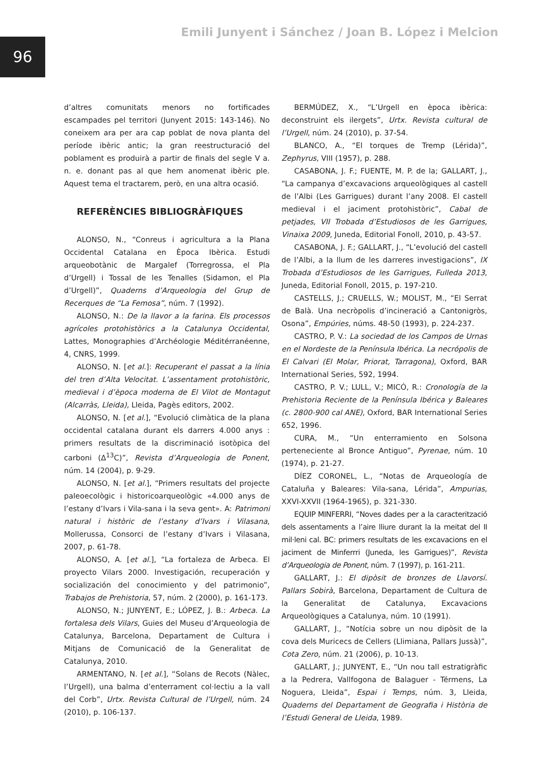96
Emili Junyent i Sánchez / Joan B. López i Melcion
d’altres comunitats menors no fortificades escampades pel territori (Junyent 2015: 143-146). No coneixem ara per ara cap poblat de nova planta del període ibèric antic; la gran reestructuració del poblament es produirà a partir de finals del segle V a. n. e. donant pas al que hem anomenat ibèric ple. Aquest tema el tractarem, però, en una altra ocasió.
REFERÈNCIES BIBLIOGRÀFIQUES
ALONSO, N., “Conreus i agricultura a la Plana Occidental Catalana en Època Ibèrica. Estudi arqueobotànic de Margalef (Torregrossa, el Pla d’Urgell) i Tossal de les Tenalles (Sidamon, el Pla d’Urgell)”, Quaderns d’Arqueologia del Grup de Recerques de “La Femosa”, núm. 7 (1992).
ALONSO, N.: De la llavor a la farina. Els processos agrícoles protohistòrics a la Catalunya Occidental, Lattes, Monographies d’Archéologie Méditérranéenne, 4, CNRS, 1999.
ALONSO, N. [et al.]: Recuperant el passat a la línia del tren d’Alta Velocitat. L’assentament protohistòric, medieval i d’època moderna de El Vilot de Montagut (Alcarràs, Lleida), Lleida, Pagès editors, 2002.
ALONSO, N. [et al.], “Evolució climàtica de la plana occidental catalana durant els darrers 4.000 anys : primers resultats de la discriminació isotòpica del carboni (Δ<sup>13</sup>C)”, Revista d’Arqueologia de Ponent, núm. 14 (2004), p. 9-29.
ALONSO, N. [et al.], “Primers resultats del projecte paleoecològic i historicoarqueològic «4.000 anys de l’estany d’Ivars i Vila-sana i la seva gent». A: Patrimoni natural i històric de l’estany d’Ivars i Vilasana, Mollerussa, Consorci de l’estany d’Ivars i Vilasana, 2007, p. 61-78.
ALONSO, A. [et al.], “La fortaleza de Arbeca. El proyecto Vilars 2000. Investigación, recuperación y socialización del conocimiento y del patrimonio”, Trabajos de Prehistoria, 57, núm. 2 (2000), p. 161-173.
ALONSO, N.; JUNYENT, E.; LÓPEZ, J. B.: Arbeca. La fortalesa dels Vilars, Guies del Museu d’Arqueologia de Catalunya, Barcelona, Departament de Cultura i Mitjans de Comunicació de la Generalitat de Catalunya, 2010.
ARMENTANO, N. [et al.], “Solans de Recots (Nàlec, l’Urgell), una balma d’enterrament col·lectiu a la vall del Corb”, Urtx. Revista Cultural de l’Urgell, núm. 24 (2010), p. 106-137.
BERMÚDEZ, X., “L’Urgell en època ibèrica: deconstruint els ilergets”, Urtx. Revista cultural de l’Urgell, núm. 24 (2010), p. 37-54.
BLANCO, A., “El torques de Tremp (Lérida)”, Zephyrus, VIII (1957), p. 288.
CASABONA, J. F.; FUENTE, M. P. de la; GALLART, J., “La campanya d’excavacions arqueològiques al castell de l’Albi (Les Garrigues) durant l’any 2008. El castell medieval i el jaciment protohistòric”, Cabal de petjades, VII Trobada d’Estudiosos de les Garrigues, Vinaixa 2009, Juneda, Editorial Fonoll, 2010, p. 43-57.
CASABONA, J. F.; GALLART, J., “L’evolució del castell de l’Albi, a la llum de les darreres investigacions”, IX Trobada d’Estudiosos de les Garrigues, Fulleda 2013, Juneda, Editorial Fonoll, 2015, p. 197-210.
CASTELLS, J.; CRUELLS, W.; MOLIST, M., “El Serrat de Balà. Una necròpolis d’incineració a Cantonigròs, Osona”, Empúries, núms. 48-50 (1993), p. 224-237.
CASTRO, P. V.: La sociedad de los Campos de Urnas en el Nordeste de la Península Ibérica. La necrópolis de El Calvari (El Molar, Priorat, Tarragona), Oxford, BAR International Series, 592, 1994.
CASTRO, P. V.; LULL, V.; MICÓ, R.: Cronología de la Prehistoria Reciente de la Península Ibérica y Baleares (c. 2800-900 cal ANE), Oxford, BAR International Series 652, 1996.
CURA, M., “Un enterramiento en Solsona perteneciente al Bronce Antiguo”, Pyrenae, núm. 10 (1974), p. 21-27.
DÍEZ CORONEL, L., “Notas de Arqueología de Cataluña y Baleares: Vila-sana, Lérida”, Ampurias, XXVI-XXVII (1964-1965), p. 321-330.
EQUIP MINFERRI, “Noves dades per a la caracterització dels assentaments a l’aire lliure durant la Ia meitat del II mil·leni cal. BC: primers resultats de les excavacions en el jaciment de Minferrri (Juneda, les Garrigues)”, Revista d’Arqueologia de Ponent, núm. 7 (1997), p. 161-211.
GALLART, J.: El dipòsit de bronzes de Llavorsí. Pallars Sobirà, Barcelona, Departament de Cultura de la Generalitat de Catalunya, Excavacions Arqueològiques a Catalunya, núm. 10 (1991).
GALLART, J., “Notícia sobre un nou dipòsit de la cova dels Muricecs de Cellers (Llimiana, Pallars Jussà)”, Cota Zero, núm. 21 (2006), p. 10-13.
GALLART, J.; JUNYENT, E., “Un nou tall estratigràfic a la Pedrera, Vallfogona de Balaguer - Térmens, La Noguera, Lleida”, Espai i Temps, núm. 3, Lleida, Quaderns del Departament de Geografia i Història de l’Estudi General de Lleida, 1989.